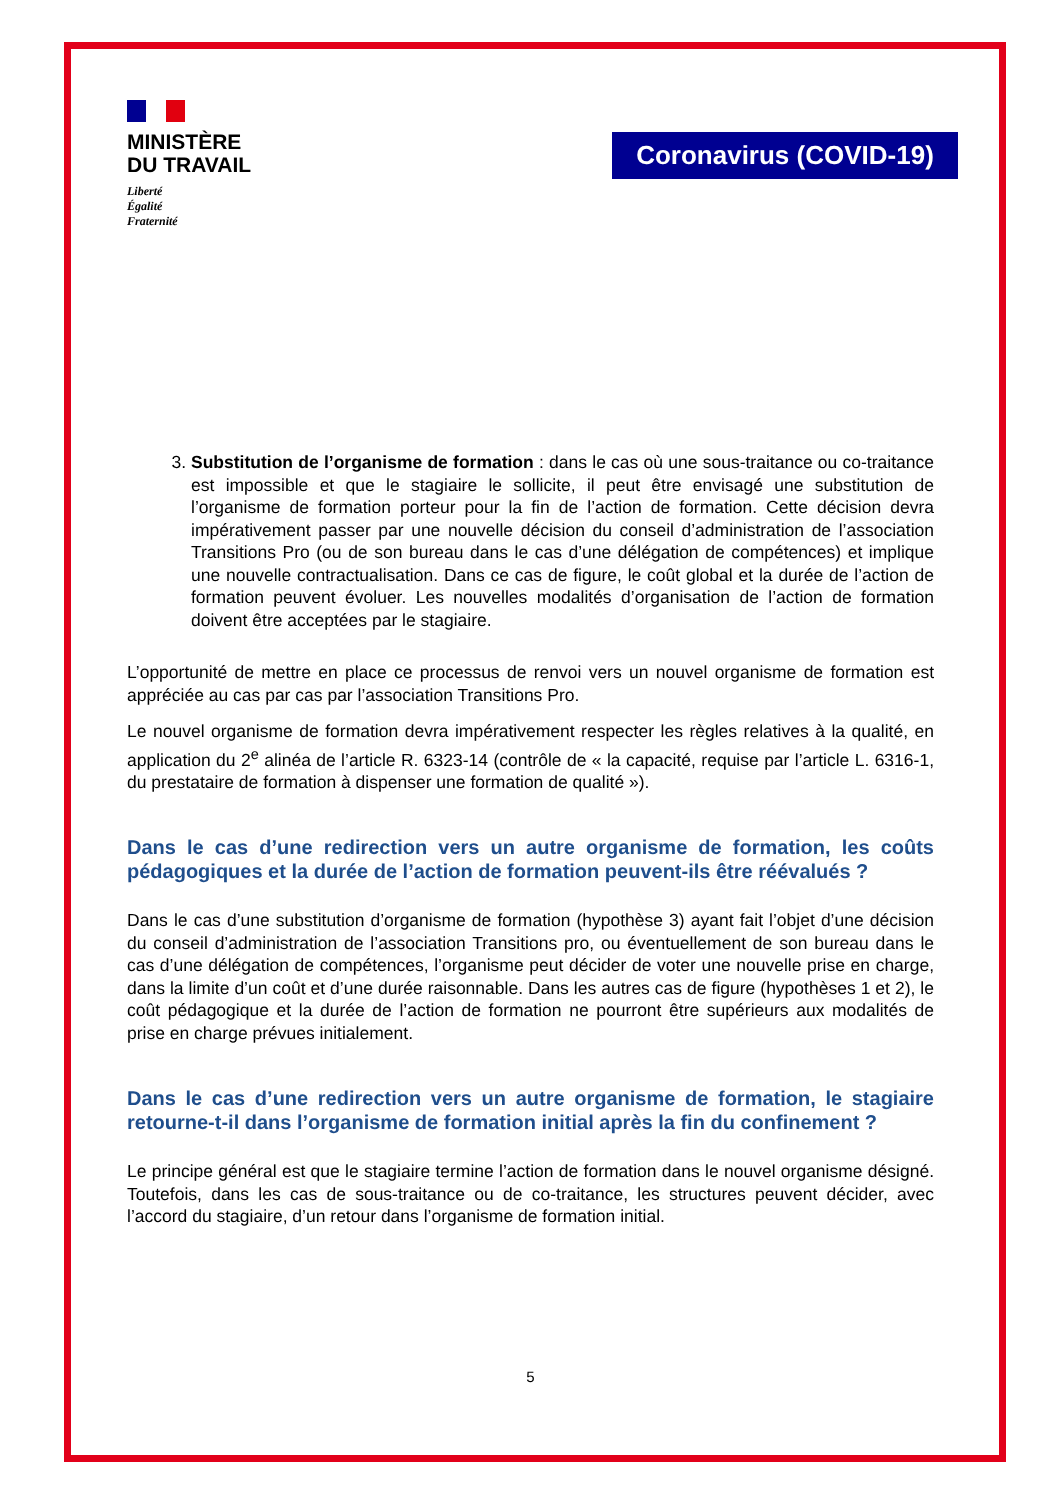MINISTÈRE
DU TRAVAIL
Liberté
Égalité
Fraternité
Coronavirus (COVID-19)
3. Substitution de l’organisme de formation : dans le cas où une sous-traitance ou co-traitance est impossible et que le stagiaire le sollicite, il peut être envisagé une substitution de l’organisme de formation porteur pour la fin de l’action de formation. Cette décision devra impérativement passer par une nouvelle décision du conseil d’administration de l’association Transitions Pro (ou de son bureau dans le cas d’une délégation de compétences) et implique une nouvelle contractualisation. Dans ce cas de figure, le coût global et la durée de l’action de formation peuvent évoluer. Les nouvelles modalités d’organisation de l’action de formation doivent être acceptées par le stagiaire.
L’opportunité de mettre en place ce processus de renvoi vers un nouvel organisme de formation est appréciée au cas par cas par l’association Transitions Pro.
Le nouvel organisme de formation devra impérativement respecter les règles relatives à la qualité, en application du 2<sup>e</sup> alinéa de l’article R. 6323-14 (contrôle de « la capacité, requise par l’article L. 6316-1, du prestataire de formation à dispenser une formation de qualité »).
Dans le cas d’une redirection vers un autre organisme de formation, les coûts pédagogiques et la durée de l’action de formation peuvent-ils être réévalués ?
Dans le cas d’une substitution d’organisme de formation (hypothèse 3) ayant fait l’objet d’une décision du conseil d’administration de l’association Transitions pro, ou éventuellement de son bureau dans le cas d’une délégation de compétences, l’organisme peut décider de voter une nouvelle prise en charge, dans la limite d’un coût et d’une durée raisonnable. Dans les autres cas de figure (hypothèses 1 et 2), le coût pédagogique et la durée de l’action de formation ne pourront être supérieurs aux modalités de prise en charge prévues initialement.
Dans le cas d’une redirection vers un autre organisme de formation, le stagiaire retourne-t-il dans l’organisme de formation initial après la fin du confinement ?
Le principe général est que le stagiaire termine l’action de formation dans le nouvel organisme désigné. Toutefois, dans les cas de sous-traitance ou de co-traitance, les structures peuvent décider, avec l’accord du stagiaire, d’un retour dans l’organisme de formation initial.
5